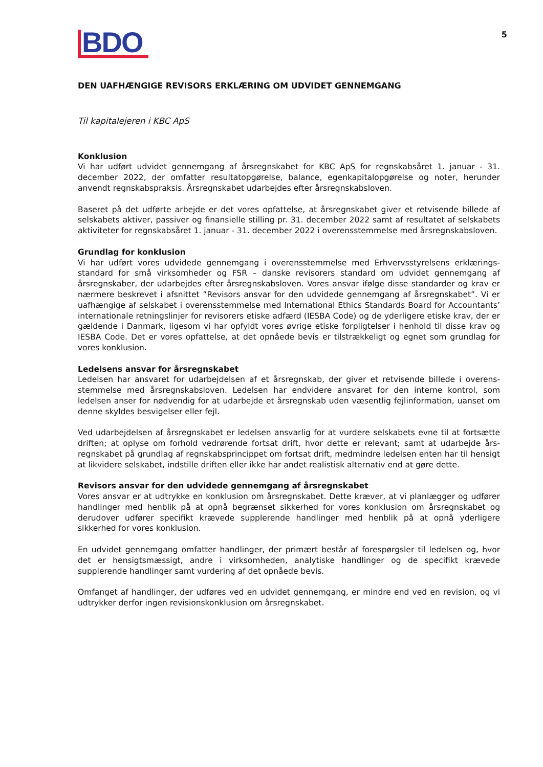BDO
5
DEN UAFHÆNGIGE REVISORS ERKLÆRING OM UDVIDET GENNEMGANG
Til kapitalejeren i KBC ApS
Konklusion
Vi har udført udvidet gennemgang af årsregnskabet for KBC ApS for regnskabsåret 1. januar - 31. december 2022, der omfatter resultatopgørelse, balance, egenkapitalopgørelse og noter, herunder anvendt regnskabspraksis. Årsregnskabet udarbejdes efter årsregnskabsloven.
Baseret på det udførte arbejde er det vores opfattelse, at årsregnskabet giver et retvisende billede af selskabets aktiver, passiver og finansielle stilling pr. 31. december 2022 samt af resultatet af selskabets aktiviteter for regnskabsåret 1. januar - 31. december 2022 i overensstemmelse med årsregnskabsloven.
Grundlag for konklusion
Vi har udført vores udvidede gennemgang i overensstemmelse med Erhvervsstyrelsens erklærings-standard for små virksomheder og FSR – danske revisorers standard om udvidet gennemgang af årsregnskaber, der udarbejdes efter årsregnskabsloven. Vores ansvar ifølge disse standarder og krav er nærmere beskrevet i afsnittet ”Revisors ansvar for den udvidede gennemgang af årsregnskabet”. Vi er uafhængige af selskabet i overensstemmelse med International Ethics Standards Board for Accountants’ internationale retningslinjer for revisorers etiske adfærd (IESBA Code) og de yderligere etiske krav, der er gældende i Danmark, ligesom vi har opfyldt vores øvrige etiske forpligtelser i henhold til disse krav og IESBA Code. Det er vores opfattelse, at det opnåede bevis er tilstrækkeligt og egnet som grundlag for vores konklusion.
Ledelsens ansvar for årsregnskabet
Ledelsen har ansvaret for udarbejdelsen af et årsregnskab, der giver et retvisende billede i overens-stemmelse med årsregnskabsloven. Ledelsen har endvidere ansvaret for den interne kontrol, som ledelsen anser for nødvendig for at udarbejde et årsregnskab uden væsentlig fejlinformation, uanset om denne skyldes besvigelser eller fejl.
Ved udarbejdelsen af årsregnskabet er ledelsen ansvarlig for at vurdere selskabets evne til at fortsætte driften; at oplyse om forhold vedrørende fortsat drift, hvor dette er relevant; samt at udarbejde års-regnskabet på grundlag af regnskabsprincippet om fortsat drift, medmindre ledelsen enten har til hensigt at likvidere selskabet, indstille driften eller ikke har andet realistisk alternativ end at gøre dette.
Revisors ansvar for den udvidede gennemgang af årsregnskabet
Vores ansvar er at udtrykke en konklusion om årsregnskabet. Dette kræver, at vi planlægger og udfører handlinger med henblik på at opnå begrænset sikkerhed for vores konklusion om årsregnskabet og derudover udfører specifikt krævede supplerende handlinger med henblik på at opnå yderligere sikkerhed for vores konklusion.
En udvidet gennemgang omfatter handlinger, der primært består af forespørgsler til ledelsen og, hvor det er hensigtsmæssigt, andre i virksomheden, analytiske handlinger og de specifikt krævede supplerende handlinger samt vurdering af det opnåede bevis.
Omfanget af handlinger, der udføres ved en udvidet gennemgang, er mindre end ved en revision, og vi udtrykker derfor ingen revisionskonklusion om årsregnskabet.